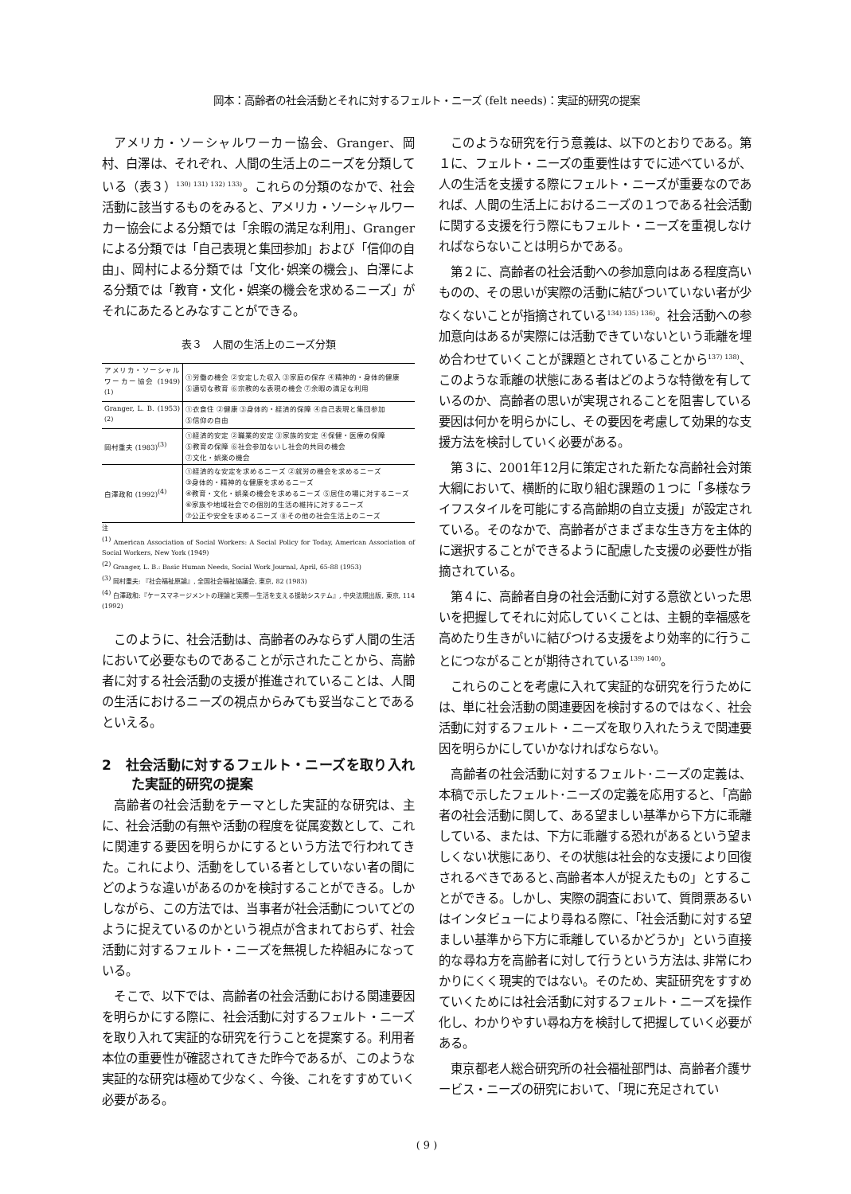岡本：高齢者の社会活動とそれに対するフェルト・ニーズ (felt needs)：実証的研究の提案
アメリカ・ソーシャルワーカー協会、Granger、岡村、白澤は、それぞれ、人間の生活上のニーズを分類している（表３）<sup>130) 131) 132) 133)</sup>。これらの分類のなかで、社会活動に該当するものをみると、アメリカ・ソーシャルワーカー協会による分類では「余暇の満足な利用」、Grangerによる分類では「自己表現と集団参加」および「信仰の自由」、岡村による分類では「文化･娯楽の機会」、白澤による分類では「教育・文化・娯楽の機会を求めるニーズ」がそれにあたるとみなすことができる。
表３　人間の生活上のニーズ分類
| アメリカ・ソーシャルワーカー協会 (1949)<sup>(1)</sup> | ①労働の機会 ②安定した収入 ③家庭の保存 ④精神的・身体的健康 ⑤適切な教育 ⑥宗教的な表現の機会 ⑦余暇の満足な利用 |
| Granger, L. B. (1953)<sup>(2)</sup> | ①衣食住 ②健康 ③身体的・経済的保障 ④自己表現と集団参加 ⑤信仰の自由 |
| 岡村重夫 (1983)<sup>(3)</sup> | ①経済的安定 ②職業的安定 ③家族的安定 ④保健・医療の保障 ⑤教育の保障 ⑥社会参加ないし社会的共同の機会 ⑦文化・娯楽の機会 |
| 白澤政和 (1992)<sup>(4)</sup> | ①経済的な安定を求めるニーズ ②就労の機会を求めるニーズ ③身体的・精神的な健康を求めるニーズ ④教育・文化・娯楽の機会を求めるニーズ ⑤居住の場に対するニーズ ⑥家族や地域社会での個別的生活の維持に対するニーズ ⑦公正や安全を求めるニーズ ⑧その他の社会生活上のニーズ |
注
<sup>(1)</sup> American Association of Social Workers: A Social Policy for Today, American Association of Social Workers, New York (1949)
<sup>(2)</sup> Granger, L. B.: Basic Human Needs, Social Work Journal, April, 65-88 (1953)
<sup>(3)</sup> 岡村重夫: 『社会福祉原論』, 全国社会福祉協議会, 東京, 82 (1983)
<sup>(4)</sup> 白澤政和:『ケースマネージメントの理論と実際―生活を支える援助システム』, 中央法規出版, 東京, 114 (1992)
このように、社会活動は、高齢者のみならず人間の生活において必要なものであることが示されたことから、高齢者に対する社会活動の支援が推進されていることは、人間の生活におけるニーズの視点からみても妥当なことであるといえる。
2　社会活動に対するフェルト・ニーズを取り入れた実証的研究の提案
高齢者の社会活動をテーマとした実証的な研究は、主に、社会活動の有無や活動の程度を従属変数として、これに関連する要因を明らかにするという方法で行われてきた。これにより、活動をしている者としていない者の間にどのような違いがあるのかを検討することができる。しかしながら、この方法では、当事者が社会活動についてどのように捉えているのかという視点が含まれておらず、社会活動に対するフェルト・ニーズを無視した枠組みになっている。
そこで、以下では、高齢者の社会活動における関連要因を明らかにする際に、社会活動に対するフェルト・ニーズを取り入れて実証的な研究を行うことを提案する。利用者本位の重要性が確認されてきた昨今であるが、このような実証的な研究は極めて少なく、今後、これをすすめていく必要がある。
このような研究を行う意義は、以下のとおりである。第１に、フェルト・ニーズの重要性はすでに述べているが、人の生活を支援する際にフェルト・ニーズが重要なのであれば、人間の生活上におけるニーズの１つである社会活動に関する支援を行う際にもフェルト・ニーズを重視しなければならないことは明らかである。
第２に、高齢者の社会活動への参加意向はある程度高いものの、その思いが実際の活動に結びついていない者が少なくないことが指摘されている<sup>134) 135) 136)</sup>。社会活動への参加意向はあるが実際には活動できていないという乖離を埋め合わせていくことが課題とされていることから<sup>137) 138)</sup>、このような乖離の状態にある者はどのような特徴を有しているのか、高齢者の思いが実現されることを阻害している要因は何かを明らかにし、その要因を考慮して効果的な支援方法を検討していく必要がある。
第３に、2001年12月に策定された新たな高齢社会対策大綱において、横断的に取り組む課題の１つに「多様なライフスタイルを可能にする高齢期の自立支援」が設定されている。そのなかで、高齢者がさまざまな生き方を主体的に選択することができるように配慮した支援の必要性が指摘されている。
第４に、高齢者自身の社会活動に対する意欲といった思いを把握してそれに対応していくことは、主観的幸福感を高めたり生きがいに結びつける支援をより効率的に行うことにつながることが期待されている<sup>139) 140)</sup>。
これらのことを考慮に入れて実証的な研究を行うためには、単に社会活動の関連要因を検討するのではなく、社会活動に対するフェルト・ニーズを取り入れたうえで関連要因を明らかにしていかなければならない。
高齢者の社会活動に対するフェルト･ニーズの定義は、本稿で示したフェルト･ニーズの定義を応用すると、「高齢者の社会活動に関して、ある望ましい基準から下方に乖離している、または、下方に乖離する恐れがあるという望ましくない状態にあり、その状態は社会的な支援により回復されるべきであると､高齢者本人が捉えたもの」とすることができる。しかし、実際の調査において、質問票あるいはインタビューにより尋ねる際に、「社会活動に対する望ましい基準から下方に乖離しているかどうか」という直接的な尋ね方を高齢者に対して行うという方法は､非常にわかりにくく現実的ではない。そのため、実証研究をすすめていくためには社会活動に対するフェルト・ニーズを操作化し、わかりやすい尋ね方を検討して把握していく必要がある。
東京都老人総合研究所の社会福祉部門は、高齢者介護サービス・ニーズの研究において､「現に充足されてい
( 9 )